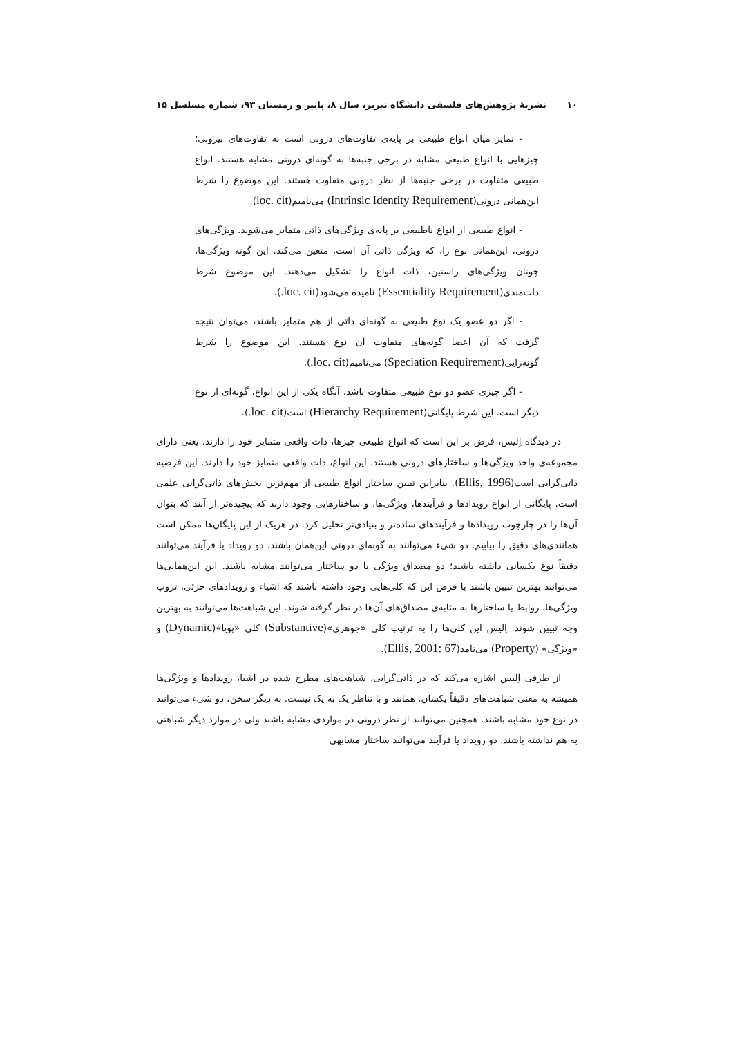۱۰ نشریهٔ پژوهش‌های فلسفی دانشگاه تبریز، سال ۸، پاییز و زمستان ۹۳، شماره مسلسل ۱۵
- تمایز میان انواع طبیعی بر پایه‌ی تفاوت‌های درونی است نه تفاوت‌های بیرونی؛ چیزهایی با انواع طبیعی مشابه در برخی جنبه‌ها به گونه‌ای درونی مشابه هستند. انواع طبیعی متفاوت در برخی جنبه‌ها از نظر درونی متفاوت هستند. این موضوع را شرط این‌همانی درونی(Intrinsic Identity Requirement) می‌نامیم(loc. cit).
- انواع طبیعی از انواع ناطبیعی بر پایه‌ی ویژگی‌های ذاتی متمایز می‌شوند. ویژگی‌های درونی، این‌همانی نوع را، که ویژگی ذاتی آن است، متعین می‌کند. این گونه ویژگی‌ها، چونان ویژگی‌های راستین، ذات انواع را تشکیل می‌دهند. این موضوع شرط ذات‌مندی(Essentiality Requirement) نامیده می‌شود(loc. cit.).
- اگر دو عضو یک نوع طبیعی به گونه‌ای ذاتی از هم متمایز باشند، می‌توان نتیجه گرفت که آن اعضا گونه‌های متفاوت آن نوع هستند. این موضوع را شرط گونه‌زایی(Speciation Requirement) می‌نامیم(loc. cit.).
- اگر چیزی عضو دو نوع طبیعی متفاوت باشد، آنگاه یکی از این انواع، گونه‌ای از نوع دیگر است. این شرط پایگانی(Hierarchy Requirement) است(loc. cit.).
در دیدگاه اِلیس، فرض بر این است که انواع طبیعی چیزها، ذات واقعی متمایز خود را دارند. یعنی دارای مجموعه‌ی واحد ویژگی‌ها و ساختارهای درونی هستند. این انواع، ذات واقعی متمایز خود را دارند. این فرضیه ذاتی‌گرایی است(Ellis, 1996). بنابراین تبیین ساختار انواع طبیعی از مهم‌ترین بخش‌های ذاتی‌گرایی علمی است. پایگانی از انواع رویدادها و فرآیندها، ویژگی‌ها، و ساختارهایی وجود دارند که پیچیده‌تر از آنند که بتوان آن‌ها را در چارچوب رویدادها و فرآیندهای ساده‌تر و بنیادی‌تر تحلیل کرد. در هریک از این پایگان‌ها ممکن است همانندی‌های دقیق را بیابیم. دو شیء می‌توانند به گونه‌ای درونی این‌همان باشند. دو رویداد یا فرآیند می‌توانند دقیقاً نوع یکسانی داشته باشند؛ دو مصداق ویژگی یا دو ساختار می‌توانند مشابه باشند. این این‌همانی‌ها می‌توانند بهترین تبیین باشند با فرض این که کلی‌هایی وجود داشته باشند که اشیاء و رویدادهای جزئی، تروپ ویژگی‌ها، روابط یا ساختارها به مثابه‌ی مصداق‌های آن‌ها در نظر گرفته شوند. این شباهت‌ها می‌توانند به بهترین وجه تبیین شوند. اِلیس این کلی‌ها را به ترتیب کلی «جوهری»(Substantive) کلی «پویا»(Dynamic) و «ویژگی» (Property) می‌نامد(Ellis, 2001: 67).
از طرفی اِلیس اشاره می‌کند که در ذاتی‌گرایی، شباهت‌های مطرح شده در اشیا، رویدادها و ویژگی‌ها همیشه به معنی شباهت‌های دقیقاً یکسان، همانند و با تناظر یک به یک نیست. به دیگر سخن، دو شیء می‌توانند در نوع خود مشابه باشند. همچنین می‌توانند از نظر درونی در مواردی مشابه باشند ولی در موارد دیگر شباهتی به هم نداشته باشند. دو رویداد یا فرآیند می‌توانند ساختار مشابهی